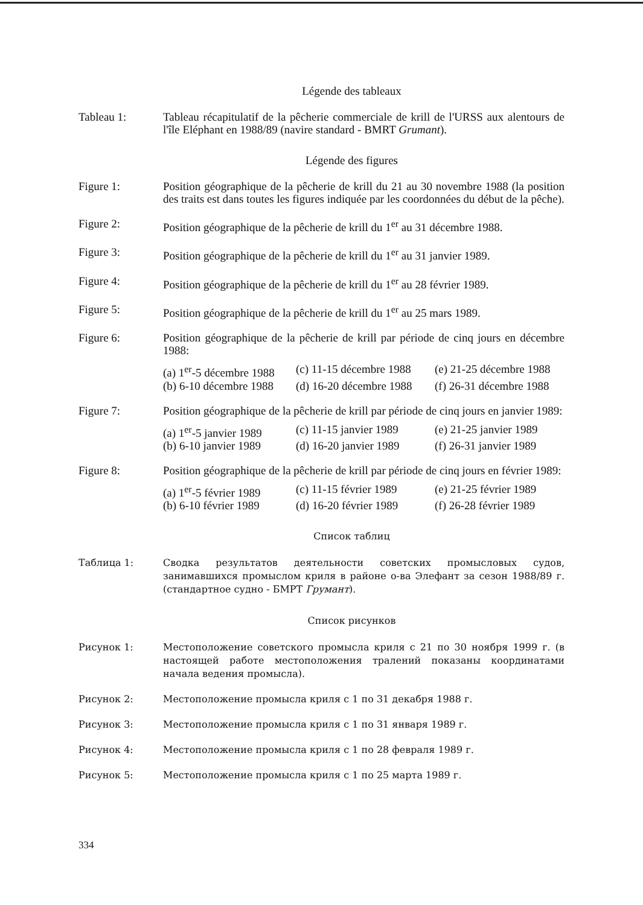Légende des tableaux
Tableau 1: Tableau récapitulatif de la pêcherie commerciale de krill de l'URSS aux alentours de l'île Eléphant en 1988/89 (navire standard - BMRT Grumant).
Légende des figures
Figure 1: Position géographique de la pêcherie de krill du 21 au 30 novembre 1988 (la position des traits est dans toutes les figures indiquée par les coordonnées du début de la pêche).
Figure 2: Position géographique de la pêcherie de krill du 1<sup>er</sup> au 31 décembre 1988.
Figure 3: Position géographique de la pêcherie de krill du 1<sup>er</sup> au 31 janvier 1989.
Figure 4: Position géographique de la pêcherie de krill du 1<sup>er</sup> au 28 février 1989.
Figure 5: Position géographique de la pêcherie de krill du 1<sup>er</sup> au 25 mars 1989.
Figure 6: Position géographique de la pêcherie de krill par période de cinq jours en décembre 1988:
(a) 1<sup>er</sup>-5 décembre 1988 (c) 11-15 décembre 1988 (e) 21-25 décembre 1988 (b) 6-10 décembre 1988 (d) 16-20 décembre 1988 (f) 26-31 décembre 1988
Figure 7: Position géographique de la pêcherie de krill par période de cinq jours en janvier 1989:
(a) 1<sup>er</sup>-5 janvier 1989 (c) 11-15 janvier 1989 (e) 21-25 janvier 1989 (b) 6-10 janvier 1989 (d) 16-20 janvier 1989 (f) 26-31 janvier 1989
Figure 8: Position géographique de la pêcherie de krill par période de cinq jours en février 1989:
(a) 1<sup>er</sup>-5 février 1989 (c) 11-15 février 1989 (e) 21-25 février 1989 (b) 6-10 février 1989 (d) 16-20 février 1989 (f) 26-28 février 1989
Список таблиц
Таблица 1: Сводка результатов деятельности советских промысловых судов, занимавшихся промыслом криля в районе о-ва Элефант за сезон 1988/89 г. (стандартное судно - БМРТ Грумант).
Список рисунков
Рисунок 1: Местоположение советского промысла криля с 21 по 30 ноября 1999 г. (в настоящей работе местоположения тралений показаны координатами начала ведения промысла).
Рисунок 2: Местоположение промысла криля с 1 по 31 декабря 1988 г.
Рисунок 3: Местоположение промысла криля с 1 по 31 января 1989 г.
Рисунок 4: Местоположение промысла криля с 1 по 28 февраля 1989 г.
Рисунок 5: Местоположение промысла криля с 1 по 25 марта 1989 г.
334